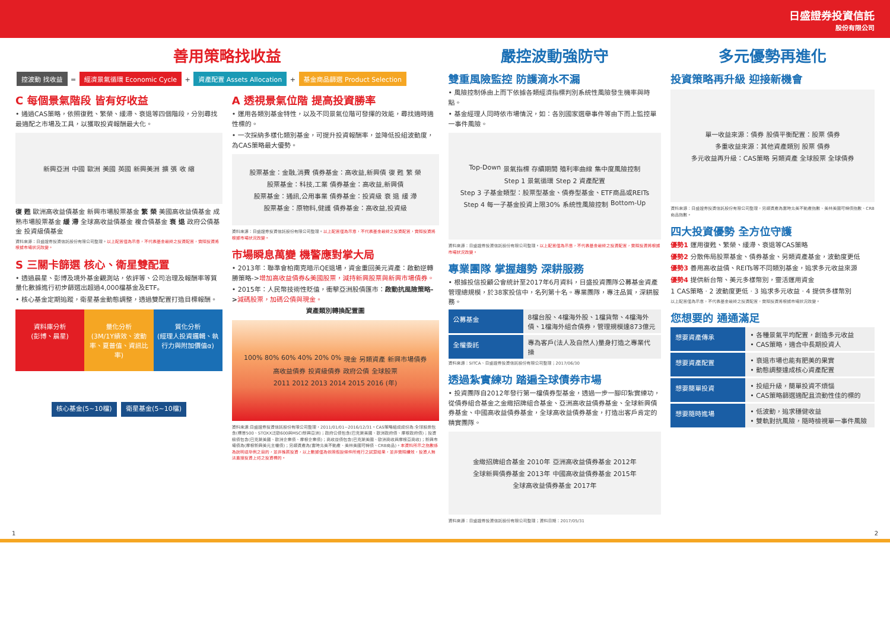日盛證券投資信託
股份有限公司
善用策略找收益
控波動 找收益 = 經濟景氣循環 Economic Cycle + 資產配置 Assets Allocation + 基金商品篩選 Product Selection
C 每個景氣階段 皆有好收益
• 通過CAS策略，依照復甦、繁榮、緩滯、衰退等四個階段，分別尋找最適配之市場及工具，以獲取投資報酬最大化。
新興亞洲 中國 歐洲 美國 英國 新興美洲 擴 張 收 縮
復 甦 歐洲高收益債基金 新興市場股票基金 繁 榮 美國高收益債基金 成熟市場股票基金 緩 滯 全球高收益債基金 複合債基金 衰 退 政府公債基金 投資級債基金
資料來源：日盛證券投資信託股份有限公司整理。以上配置僅為示意，不代表基金最終之投資配置，實際投資將根據市場狀況改變。
S 三關卡篩選 核心、衛星雙配置
• 透過晨星、彭博及境外基金觀測站，依評等、公司治理及報酬率等質量化數據進行初步篩選出超過4,000檔基金及ETF。
• 核心基金定期追蹤，衛星基金動態調整，透過雙配置打造目標報酬。
資料庫分析
(彭博、晨星)
量化分析
(3M/1Y績效、波動率、夏普值、資訊比率)
質化分析
(經理人投資邏輯、執行力與附加價值α)
核心基金(5~10檔) 衛星基金(5~10檔)
A 透視景氣位階 提高投資勝率
• 運用各類別基金特性，以及不同景氣位階可發揮的效能，尋找適時適性標的。
• 一次採納多樣化類別基金，可提升投資報酬率，並降低投組波動度，為CAS策略最大優勢。
股票基金：金融,消費 債券基金：高收益,新興債 復 甦 繁 榮 股票基金：科技,工業 債券基金：高收益,新興債 股票基金：通訊,公用事業 債券基金：投資級 衰 退 緩 滯 股票基金：原物料,健護 債券基金：高收益,投資級
資料來源：日盛證券投資信託股份有限公司整理。以上配置僅為示意，不代表基金最終之投資配置，實際投資將根據市場狀況改變。
市場瞬息萬變 機警應對掌大局
• 2013年：聯準會柏南克暗示QE退場，資金重回美元資產：啟動逆轉勝策略->增加高收益債券&美國股票，減持新興股票與新興市場債券。
• 2015年：人民幣技術性貶值，衝擊亞洲股債匯市：啟動抗風險策略->減碼股票，加碼公債與現金。
資產類別轉換配置圖
100% 80% 60% 40% 20% 0% 現金 另類資產 新興市場債券 高收益債券 投資級債券 政府公債 全球股票 2011 2012 2013 2014 2015 2016 (年)
資料來源:日盛證券投資信託股份有限公司整理，2011/01/01~2016/12/31。CAS策略組成成份為:全球股票包含(標普500、STOXX泛歐600與MSCI新興亞洲)；政府公債包含(巴克萊美國、歐洲政府債、摩根政府債)；投資級債包含(巴克萊美國、歐洲企業債、摩根企業債)；高收益債包含(巴克萊美國、歐洲高收與摩根亞高收)；新興市場債為(摩根新興美元主權債)；另類資產為(富時北美不動產、美林美國可轉債、CRB商品)。本資料所示之指數係為說明或舉例之目的，並非推薦投資，以上數據僅為依照假設條件所進行之試算結果，並非實際績效，投資人無法直接投資上述之投資標的。
嚴控波動強防守
雙重風險監控 防護滴水不漏
• 風險控制係由上而下依據各類經濟指標判別系統性風險發生機率與時點。
• 基金經理人同時依市場情況，如：各別國家選舉事件等由下而上監控單一事件風險。
Top-Down 景氣指標 存續期間 殖利率曲線 集中度風險控制 Step 1 景氣循環 Step 2 資產配置 Step 3 子基金類型：股票型基金、債券型基金、ETF商品或REITs Step 4 每一子基金投資上限30% 系統性風險控制 Bottom-Up
資料來源：日盛證券投資信託股份有限公司整理。以上配置僅為示意，不代表基金最終之投資配置，實際投資將根據市場狀況改變。
專業團隊 掌握趨勢 深耕服務
• 根據投信投顧公會統計至2017年6月資料，日盛投資團隊公募基金資產管理總規模，於38家投信中，名列第十名。專業團隊，專注品質，深耕服務。
公募基金
8檔台股、4檔海外股、1檔貨幣、4檔海外債、1檔海外組合債券，管理規模達873億元
全權委託
專為客戶(法人及自然人)量身打造之專業代操
資料來源：SITCA、日盛證券投資信託股份有限公司整理；2017/06/30
透過紮實練功 踏遍全球債券市場
• 投資團隊自2012年發行第一檔債券型基金，透過一步一腳印紮實練功，從債券組合基金之金緻招牌組合基金、亞洲高收益債券基金、全球新興債券基金、中國高收益債券基金，全球高收益債券基金，打造出客戶肯定的精實團隊。
金緻招牌組合基金 2010年 亞洲高收益債券基金 2012年 全球新興債券基金 2013年 中國高收益債券基金 2015年 全球高收益債券基金 2017年
資料來源：日盛證券投資信託股份有限公司整理；資料日期：2017/05/31
多元優勢再進化
投資策略再升級 迎接新機會
單一收益來源：債券 股債平衡配置：股票 債券 多重收益來源：其他資產類別 股票 債券 多元收益再升級：CAS策略 另類資產 全球股票 全球債券
資料來源：日盛證券投資信託股份有限公司整理，另類資產為富時北美不動產指數、美林美國可轉債指數、CRB商品指數。
四大投資優勢 全方位守護
優勢1 運用復甦、繁榮、緩滯、衰退等CAS策略
優勢2 分散佈局股票基金、債券基金、另類資產基金，波動度更低
優勢3 善用高收益債、REITs等不同類別基金，追求多元收益來源
優勢4 提供新台幣、美元多樣幣別，靈活運用資金
1 CAS策略 · 2 波動度更低 · 3 追求多元收益 · 4 提供多樣幣別
以上配置僅為示意，不代表基金最終之投資配置，實際投資將根據市場狀況改變。
您想要的 通通滿足
想要資產傳承
• 各種景氣平均配置，創造多元收益
• CAS策略，適合中長期投資人
想要資產配置
• 衰退市場也能有肥美的果實
• 動態調整達成核心資產配置
想要簡單投資
• 投組升級，簡單投資不煩惱
• CAS策略篩選適配且流動性佳的標的
想要隨時進場
• 低波動，追求穩健收益
• 雙軌對抗風險，隨時檢視單一事件風險
1 2